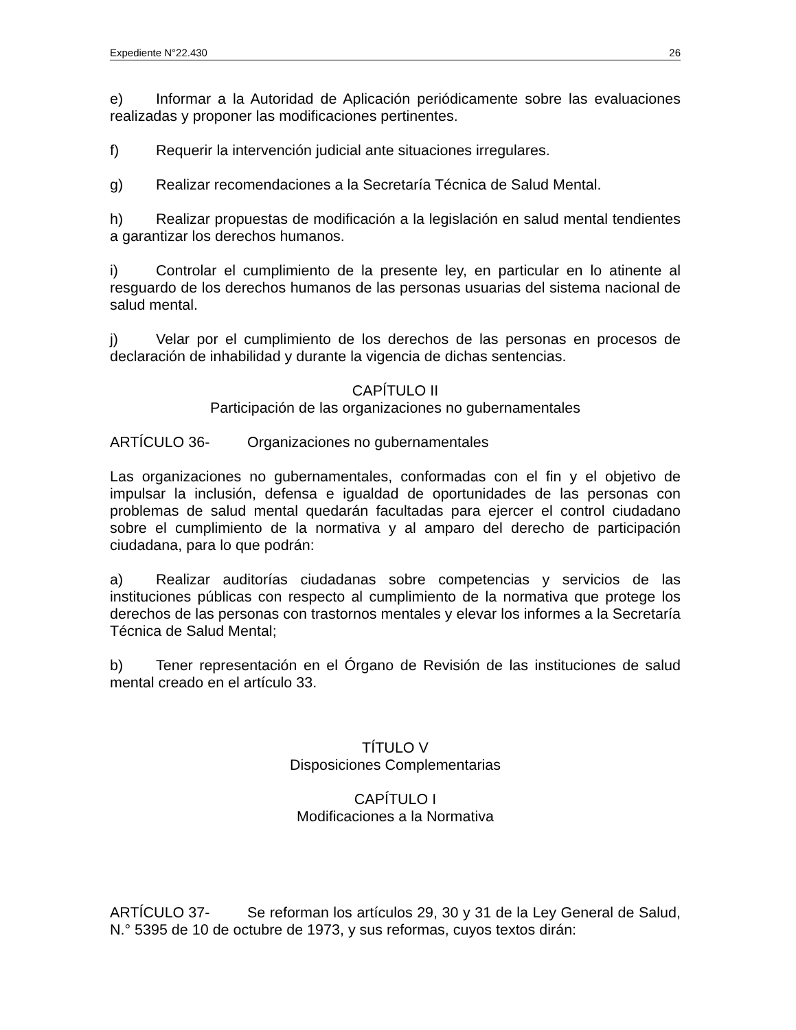Expediente N°22.430 26
e) Informar a la Autoridad de Aplicación periódicamente sobre las evaluaciones realizadas y proponer las modificaciones pertinentes.
f) Requerir la intervención judicial ante situaciones irregulares.
g) Realizar recomendaciones a la Secretaría Técnica de Salud Mental.
h) Realizar propuestas de modificación a la legislación en salud mental tendientes a garantizar los derechos humanos.
i) Controlar el cumplimiento de la presente ley, en particular en lo atinente al resguardo de los derechos humanos de las personas usuarias del sistema nacional de salud mental.
j) Velar por el cumplimiento de los derechos de las personas en procesos de declaración de inhabilidad y durante la vigencia de dichas sentencias.
CAPÍTULO II
Participación de las organizaciones no gubernamentales
ARTÍCULO 36- Organizaciones no gubernamentales
Las organizaciones no gubernamentales, conformadas con el fin y el objetivo de impulsar la inclusión, defensa e igualdad de oportunidades de las personas con problemas de salud mental quedarán facultadas para ejercer el control ciudadano sobre el cumplimiento de la normativa y al amparo del derecho de participación ciudadana, para lo que podrán:
a) Realizar auditorías ciudadanas sobre competencias y servicios de las instituciones públicas con respecto al cumplimiento de la normativa que protege los derechos de las personas con trastornos mentales y elevar los informes a la Secretaría Técnica de Salud Mental;
b) Tener representación en el Órgano de Revisión de las instituciones de salud mental creado en el artículo 33.
TÍTULO V
Disposiciones Complementarias
CAPÍTULO I
Modificaciones a la Normativa
ARTÍCULO 37- Se reforman los artículos 29, 30 y 31 de la Ley General de Salud, N.° 5395 de 10 de octubre de 1973, y sus reformas, cuyos textos dirán: